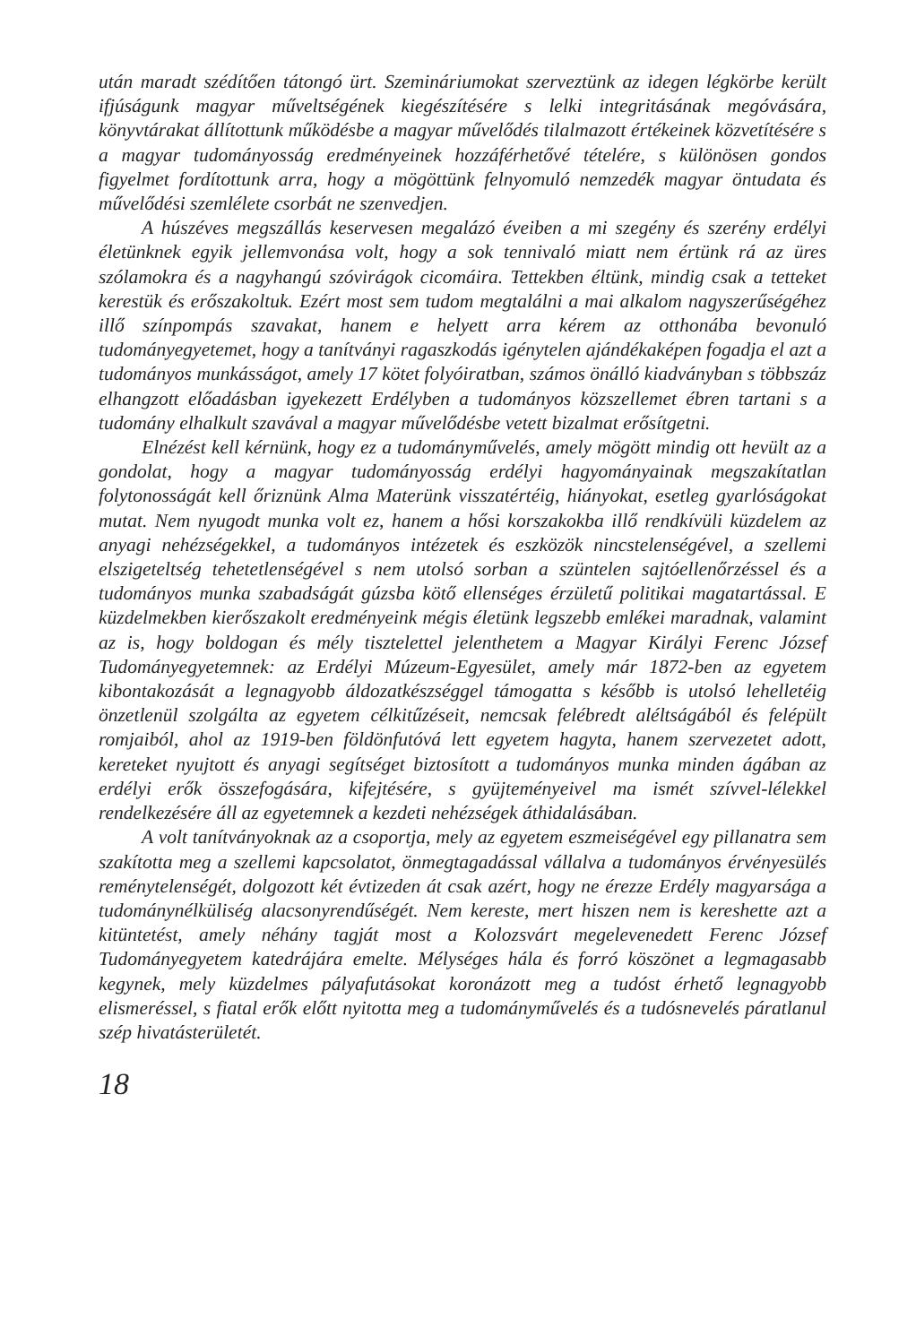után maradt szédítően tátongó ürt. Szemináriumokat szerveztünk az idegen légkörbe került ifjúságunk magyar műveltségének kiegészítésére s lelki integritásának megóvására, könyvtárakat állítottunk működésbe a magyar művelődés tilalmazott értékeinek közvetítésére s a magyar tudományosság eredményeinek hozzáférhetővé tételére, s különösen gondos figyelmet fordítottunk arra, hogy a mögöttünk felnyomuló nemzedék magyar öntudata és művelődési szemlélete csorbát ne szenvedjen.
A húszéves megszállás keservesen megalázó éveiben a mi szegény és szerény erdélyi életünknek egyik jellemvonása volt, hogy a sok tennivaló miatt nem értünk rá az üres szólamokra és a nagyhangú szóvirágok cicomáira. Tettekben éltünk, mindig csak a tetteket kerestük és erőszakoltuk. Ezért most sem tudom megtalálni a mai alkalom nagyszerűségéhez illő színpompás szavakat, hanem e helyett arra kérem az otthonába bevonuló tudományegyetemet, hogy a tanítványi ragaszkodás igénytelen ajándékaképen fogadja el azt a tudományos munkásságot, amely 17 kötet folyóiratban, számos önálló kiadványban s többszáz elhangzott előadásban igyekezett Erdélyben a tudományos közszellemet ébren tartani s a tudomány elhalkult szavával a magyar művelődésbe vetett bizalmat erősítgetni.
Elnézést kell kérnünk, hogy ez a tudományművelés, amely mögött mindig ott hevült az a gondolat, hogy a magyar tudományosság erdélyi hagyományainak megszakítatlan folytonosságát kell őriznünk Alma Materünk visszatértéig, hiányokat, esetleg gyarlóságokat mutat. Nem nyugodt munka volt ez, hanem a hősi korszakokba illő rendkívüli küzdelem az anyagi nehézségekkel, a tudományos intézetek és eszközök nincstelenségével, a szellemi elszigeteltség tehetetlenségével s nem utolsó sorban a szüntelen sajtóellenőrzéssel és a tudományos munka szabadságát gúzsba kötő ellenséges érzületű politikai magatartással. E küzdelmekben kierőszakolt eredményeink mégis életünk legszebb emlékei maradnak, valamint az is, hogy boldogan és mély tisztelettel jelenthetem a Magyar Királyi Ferenc József Tudományegyetemnek: az Erdélyi Múzeum-Egyesület, amely már 1872-ben az egyetem kibontakozását a legnagyobb áldozatkészséggel támogatta s később is utolsó lehelletéig önzetlenül szolgálta az egyetem célkitűzéseit, nemcsak felébredt aléltságából és felépült romjaiból, ahol az 1919-ben földönfutóvá lett egyetem hagyta, hanem szervezetet adott, kereteket nyujtott és anyagi segítséget biztosított a tudományos munka minden ágában az erdélyi erők összefogására, kifejtésére, s gyüjteményeivel ma ismét szívvel-lélekkel rendelkezésére áll az egyetemnek a kezdeti nehézségek áthidalásában.
A volt tanítványoknak az a csoportja, mely az egyetem eszmeiségével egy pillanatra sem szakította meg a szellemi kapcsolatot, önmegtagadással vállalva a tudományos érvényesülés reménytelenségét, dolgozott két évtizeden át csak azért, hogy ne érezze Erdély magyarsága a tudománynélküliség alacsonyrendűségét. Nem kereste, mert hiszen nem is kereshette azt a kitüntetést, amely néhány tagját most a Kolozsvárt megelevenedett Ferenc József Tudományegyetem katedrájára emelte. Mélységes hála és forró köszönet a legmagasabb kegynek, mely küzdelmes pályafutásokat koronázott meg a tudóst érhető legnagyobb elismeréssel, s fiatal erők előtt nyitotta meg a tudományművelés és a tudósnevelés páratlanul szép hivatásterületét.
18